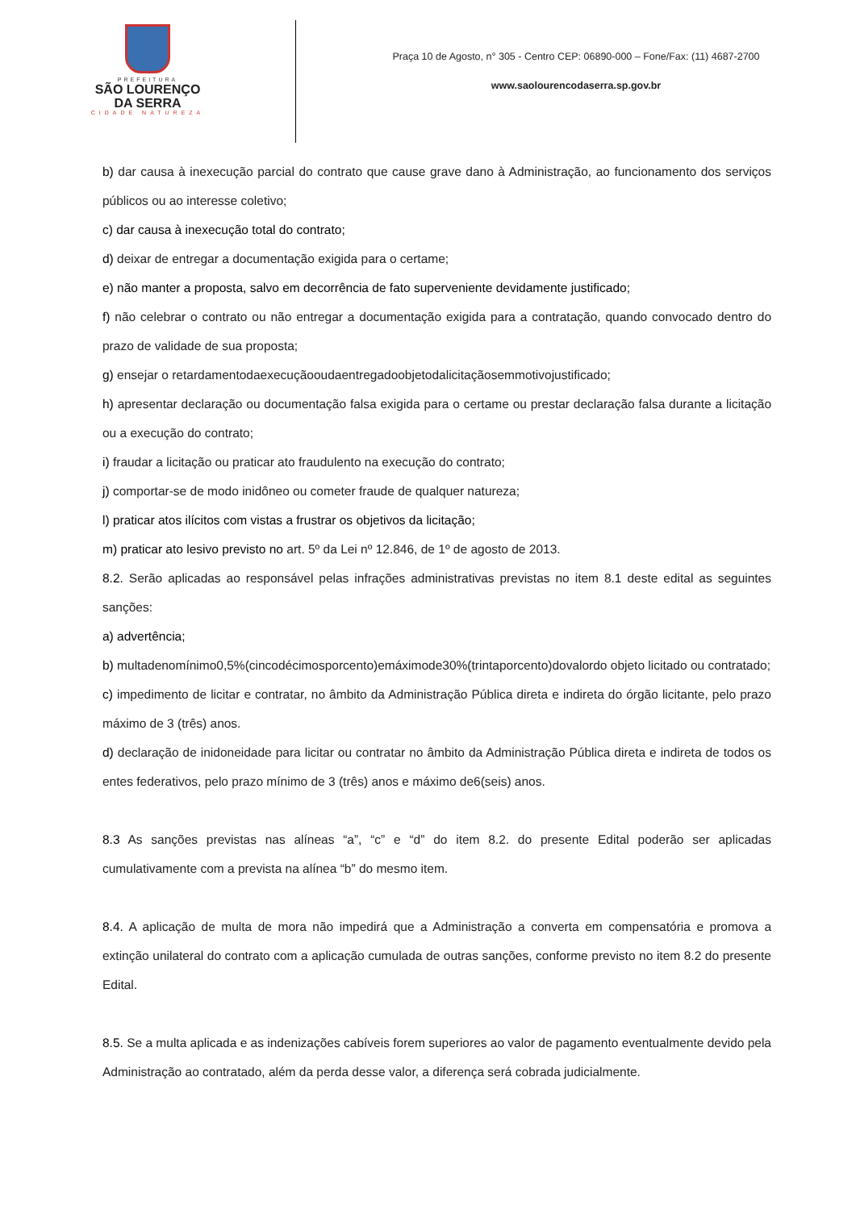PREFEITURA
SÃO LOURENÇO
DA SERRA
CIDADE NATUREZA
Praça 10 de Agosto, n° 305 - Centro CEP: 06890-000 – Fone/Fax: (11) 4687-2700
www.saolourencodaserra.sp.gov.br
b) dar causa à inexecução parcial do contrato que cause grave dano à Administração, ao funcionamento dos serviços públicos ou ao interesse coletivo;
c) dar causa à inexecução total do contrato;
d) deixar de entregar a documentação exigida para o certame;
e) não manter a proposta, salvo em decorrência de fato superveniente devidamente justificado;
f) não celebrar o contrato ou não entregar a documentação exigida para a contratação, quando convocado dentro do prazo de validade de sua proposta;
g) ensejar o retardamentodaexecuçãooudaentregadoobjetodalicitaçãosemmotivojustificado;
h) apresentar declaração ou documentação falsa exigida para o certame ou prestar declaração falsa durante a licitação ou a execução do contrato;
i) fraudar a licitação ou praticar ato fraudulento na execução do contrato;
j) comportar-se de modo inidôneo ou cometer fraude de qualquer natureza;
l) praticar atos ilícitos com vistas a frustrar os objetivos da licitação;
m) praticar ato lesivo previsto no art. 5º da Lei nº 12.846, de 1º de agosto de 2013.
8.2. Serão aplicadas ao responsável pelas infrações administrativas previstas no item 8.1 deste edital as seguintes sanções:
a) advertência;
b) multadenomínimo0,5%(cincodécimosporcento)emáximode30%(trintaporcento)dovalordo objeto licitado ou contratado;
c) impedimento de licitar e contratar, no âmbito da Administração Pública direta e indireta do órgão licitante, pelo prazo máximo de 3 (três) anos.
d) declaração de inidoneidade para licitar ou contratar no âmbito da Administração Pública direta e indireta de todos os entes federativos, pelo prazo mínimo de 3 (três) anos e máximo de6(seis) anos.
8.3 As sanções previstas nas alíneas “a”, “c” e “d” do item 8.2. do presente Edital poderão ser aplicadas cumulativamente com a prevista na alínea “b” do mesmo item.
8.4. A aplicação de multa de mora não impedirá que a Administração a converta em compensatória e promova a extinção unilateral do contrato com a aplicação cumulada de outras sanções, conforme previsto no item 8.2 do presente Edital.
8.5. Se a multa aplicada e as indenizações cabíveis forem superiores ao valor de pagamento eventualmente devido pela Administração ao contratado, além da perda desse valor, a diferença será cobrada judicialmente.